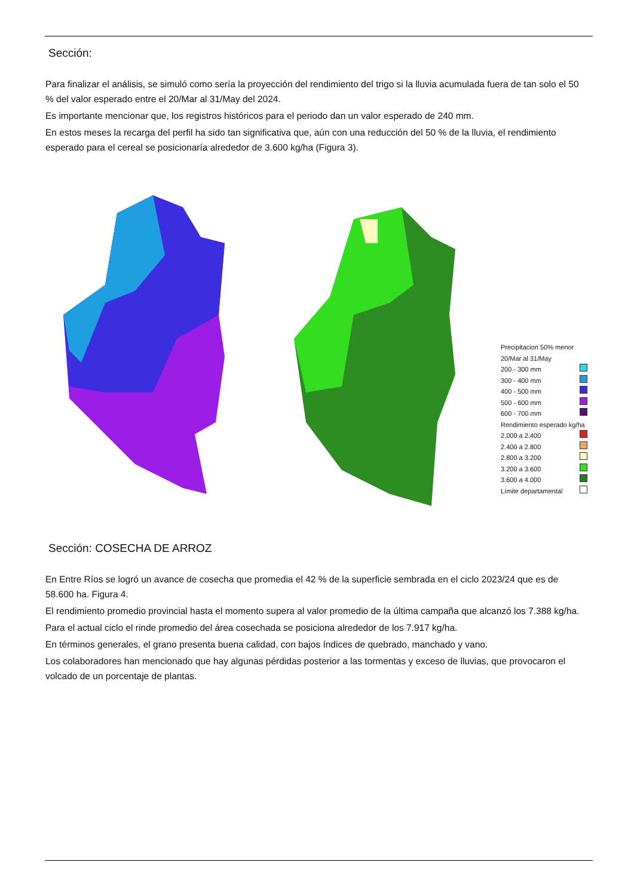Sección:
Para finalizar el análisis, se simuló como sería la proyección del rendimiento del trigo si la lluvia acumulada fuera de tan solo el 50 % del valor esperado entre el 20/Mar al 31/May del 2024.
Es importante mencionar que, los registros históricos para el periodo dan un valor esperado de 240 mm.
En estos meses la recarga del perfil ha sido tan significativa que, aún con una reducción del 50 % de la lluvia, el rendimiento esperado para el cereal se posicionaría alrededor de 3.600 kg/ha (Figura 3).
Precipitacion 50% menor 20/Mar al 31/May
200 - 300 mm
300 - 400 mm
400 - 500 mm
500 - 600 mm
600 - 700 mm
Rendimiento esperado kg/ha
2.000 a 2.400
2.400 a 2.800
2.800 a 3.200
3.200 a 3.600
3.600 a 4.000
Límite departamental
Sección: COSECHA DE ARROZ
En Entre Ríos se logró un avance de cosecha que promedia el 42 % de la superficie sembrada en el ciclo 2023/24 que es de 58.600 ha. Figura 4.
El rendimiento promedio provincial hasta el momento supera al valor promedio de la última campaña que alcanzó los 7.388 kg/ha.
Para el actual ciclo el rinde promedio del área cosechada se posiciona alrededor de los 7.917 kg/ha.
En términos generales, el grano presenta buena calidad, con bajos índices de quebrado, manchado y vano.
Los colaboradores han mencionado que hay algunas pérdidas posterior a las tormentas y exceso de lluvias, que provocaron el volcado de un porcentaje de plantas.